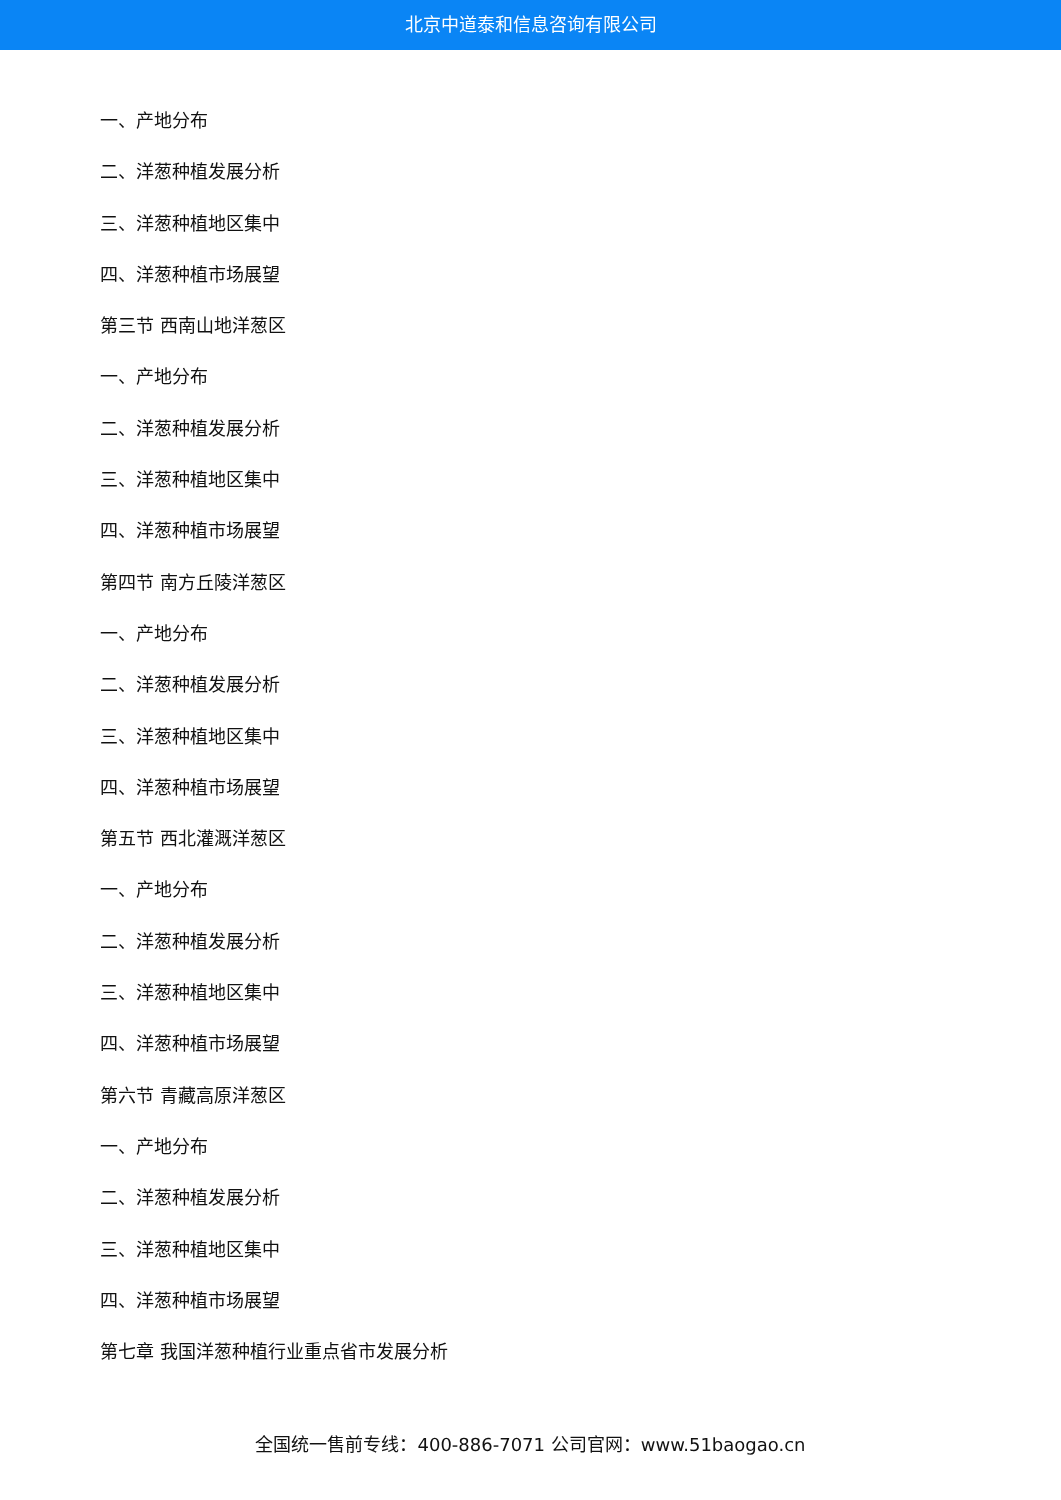北京中道泰和信息咨询有限公司
一、产地分布
二、洋葱种植发展分析
三、洋葱种植地区集中
四、洋葱种植市场展望
第三节 西南山地洋葱区
一、产地分布
二、洋葱种植发展分析
三、洋葱种植地区集中
四、洋葱种植市场展望
第四节 南方丘陵洋葱区
一、产地分布
二、洋葱种植发展分析
三、洋葱种植地区集中
四、洋葱种植市场展望
第五节 西北灌溉洋葱区
一、产地分布
二、洋葱种植发展分析
三、洋葱种植地区集中
四、洋葱种植市场展望
第六节 青藏高原洋葱区
一、产地分布
二、洋葱种植发展分析
三、洋葱种植地区集中
四、洋葱种植市场展望
第七章 我国洋葱种植行业重点省市发展分析
全国统一售前专线：400-886-7071 公司官网：www.51baogao.cn